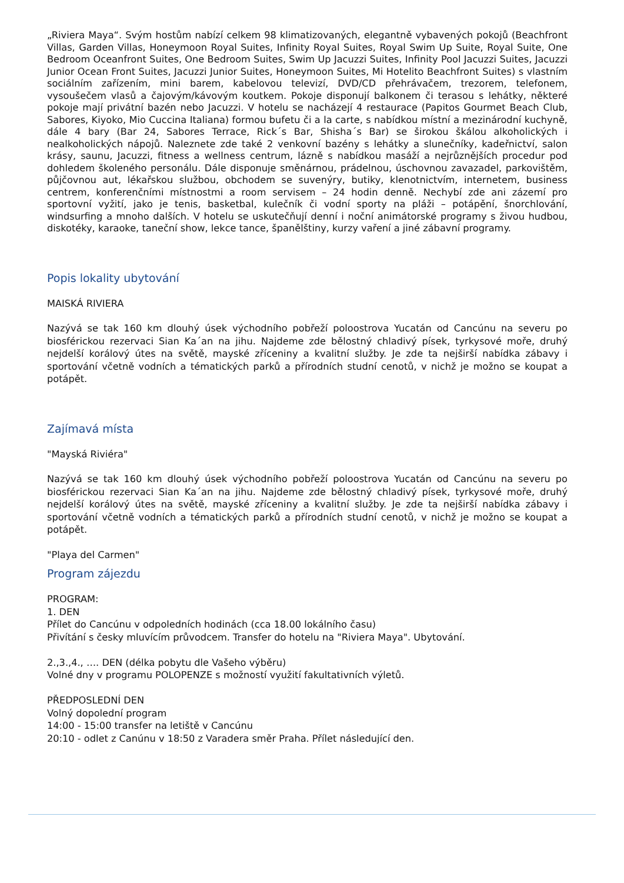„Riviera Maya“. Svým hostům nabízí celkem 98 klimatizovaných, elegantně vybavených pokojů (Beachfront Villas, Garden Villas, Honeymoon Royal Suites, Infinity Royal Suites, Royal Swim Up Suite, Royal Suite, One Bedroom Oceanfront Suites, One Bedroom Suites, Swim Up Jacuzzi Suites, Infinity Pool Jacuzzi Suites, Jacuzzi Junior Ocean Front Suites, Jacuzzi Junior Suites, Honeymoon Suites, Mi Hotelito Beachfront Suites) s vlastním sociálním zařízením, mini barem, kabelovou televizí, DVD/CD přehrávačem, trezorem, telefonem, vysoušečem vlasů a čajovým/kávovým koutkem. Pokoje disponují balkonem či terasou s lehátky, některé pokoje mají privátní bazén nebo Jacuzzi. V hotelu se nacházejí 4 restaurace (Papitos Gourmet Beach Club, Sabores, Kiyoko, Mio Cuccina Italiana) formou bufetu či a la carte, s nabídkou místní a mezinárodní kuchyně, dále 4 bary (Bar 24, Sabores Terrace, Rick´s Bar, Shisha´s Bar) se širokou škálou alkoholických i nealkoholických nápojů. Naleznete zde také 2 venkovní bazény s lehátky a slunečníky, kadeřnictví, salon krásy, saunu, Jacuzzi, fitness a wellness centrum, lázně s nabídkou masáží a nejrůznějších procedur pod dohledem školeného personálu. Dále disponuje směnárnou, prádelnou, úschovnou zavazadel, parkovištěm, půjčovnou aut, lékařskou službou, obchodem se suvenýry, butiky, klenotnictvím, internetem, business centrem, konferenčními místnostmi a room servisem – 24 hodin denně. Nechybí zde ani zázemí pro sportovní vyžití, jako je tenis, basketbal, kulečník či vodní sporty na pláži – potápění, šnorchlování, windsurfing a mnoho dalších. V hotelu se uskutečňují denní i noční animátorské programy s živou hudbou, diskotéky, karaoke, taneční show, lekce tance, španělštiny, kurzy vaření a jiné zábavní programy.
Popis lokality ubytování
MAISKÁ RIVIERA
Nazývá se tak 160 km dlouhý úsek východního pobřeží poloostrova Yucatán od Cancúnu na severu po biosférickou rezervaci Sian Ka´an na jihu. Najdeme zde bělostný chladivý písek, tyrkysové moře, druhý nejdelší korálový útes na světě, mayské zříceniny a kvalitní služby. Je zde ta nejširší nabídka zábavy i sportování včetně vodních a tématických parků a přírodních studní cenotů, v nichž je možno se koupat a potápět.
Zajímavá místa
"Mayská Riviéra"
Nazývá se tak 160 km dlouhý úsek východního pobřeží poloostrova Yucatán od Cancúnu na severu po biosférickou rezervaci Sian Ka´an na jihu. Najdeme zde bělostný chladivý písek, tyrkysové moře, druhý nejdelší korálový útes na světě, mayské zříceniny a kvalitní služby. Je zde ta nejširší nabídka zábavy i sportování včetně vodních a tématických parků a přírodních studní cenotů, v nichž je možno se koupat a potápět.
"Playa del Carmen"
Program zájezdu
PROGRAM:
1. DEN
Přílet do Cancúnu v odpoledních hodinách (cca 18.00 lokálního času)
Přivítání s česky mluvícím průvodcem. Transfer do hotelu na "Riviera Maya". Ubytování.
2.,3.,4., …. DEN (délka pobytu dle Vašeho výběru)
Volné dny v programu POLOPENZE s možností využití fakultativních výletů.
PŘEDPOSLEDNÍ DEN
Volný dopolední program
14:00 - 15:00 transfer na letiště v Cancúnu
20:10 - odlet z Canúnu v 18:50 z Varadera směr Praha. Přílet následující den.